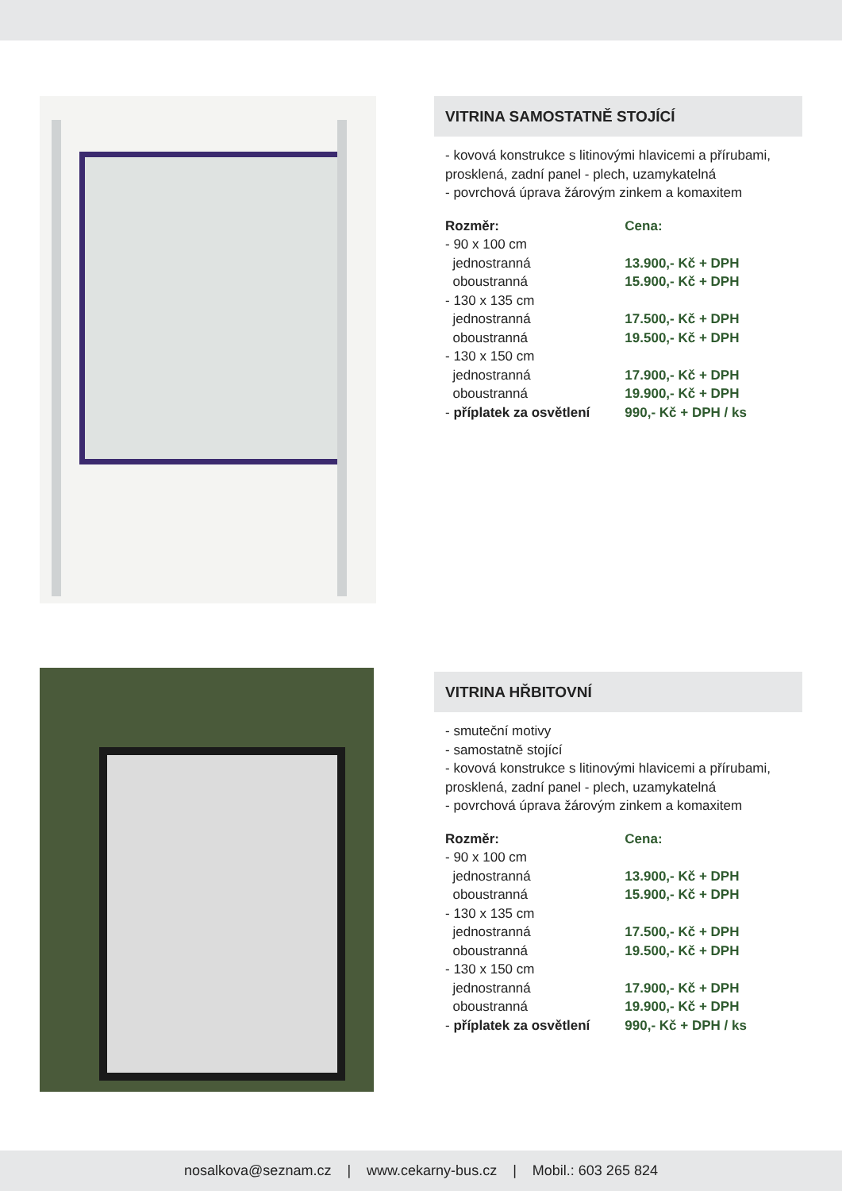VITRINA SAMOSTATNĚ STOJÍCÍ
- kovová konstrukce s litinovými hlavicemi a přírubami, prosklená, zadní panel - plech, uzamykatelná
- povrchová úprava žárovým zinkem a komaxitem
| Rozměr: | Cena: |
| --- | --- |
| - 90 x 100 cm | |
| jednostranná | 13.900,- Kč + DPH |
| oboustranná | 15.900,- Kč + DPH |
| - 130 x 135 cm | |
| jednostranná | 17.500,- Kč + DPH |
| oboustranná | 19.500,- Kč + DPH |
| - 130 x 150 cm | |
| jednostranná | 17.900,- Kč + DPH |
| oboustranná | 19.900,- Kč + DPH |
| - příplatek za osvětlení | 990,- Kč + DPH / ks |
VITRINA HŘBITOVNÍ
- smuteční motivy
- samostatně stojící
- kovová konstrukce s litinovými hlavicemi a přírubami, prosklená, zadní panel - plech, uzamykatelná
- povrchová úprava žárovým zinkem a komaxitem
| Rozměr: | Cena: |
| --- | --- |
| - 90 x 100 cm | |
| jednostranná | 13.900,- Kč + DPH |
| oboustranná | 15.900,- Kč + DPH |
| - 130 x 135 cm | |
| jednostranná | 17.500,- Kč + DPH |
| oboustranná | 19.500,- Kč + DPH |
| - 130 x 150 cm | |
| jednostranná | 17.900,- Kč + DPH |
| oboustranná | 19.900,- Kč + DPH |
| - příplatek za osvětlení | 990,- Kč + DPH / ks |
nosalkova@seznam.cz | www.cekarny-bus.cz | Mobil.: 603 265 824